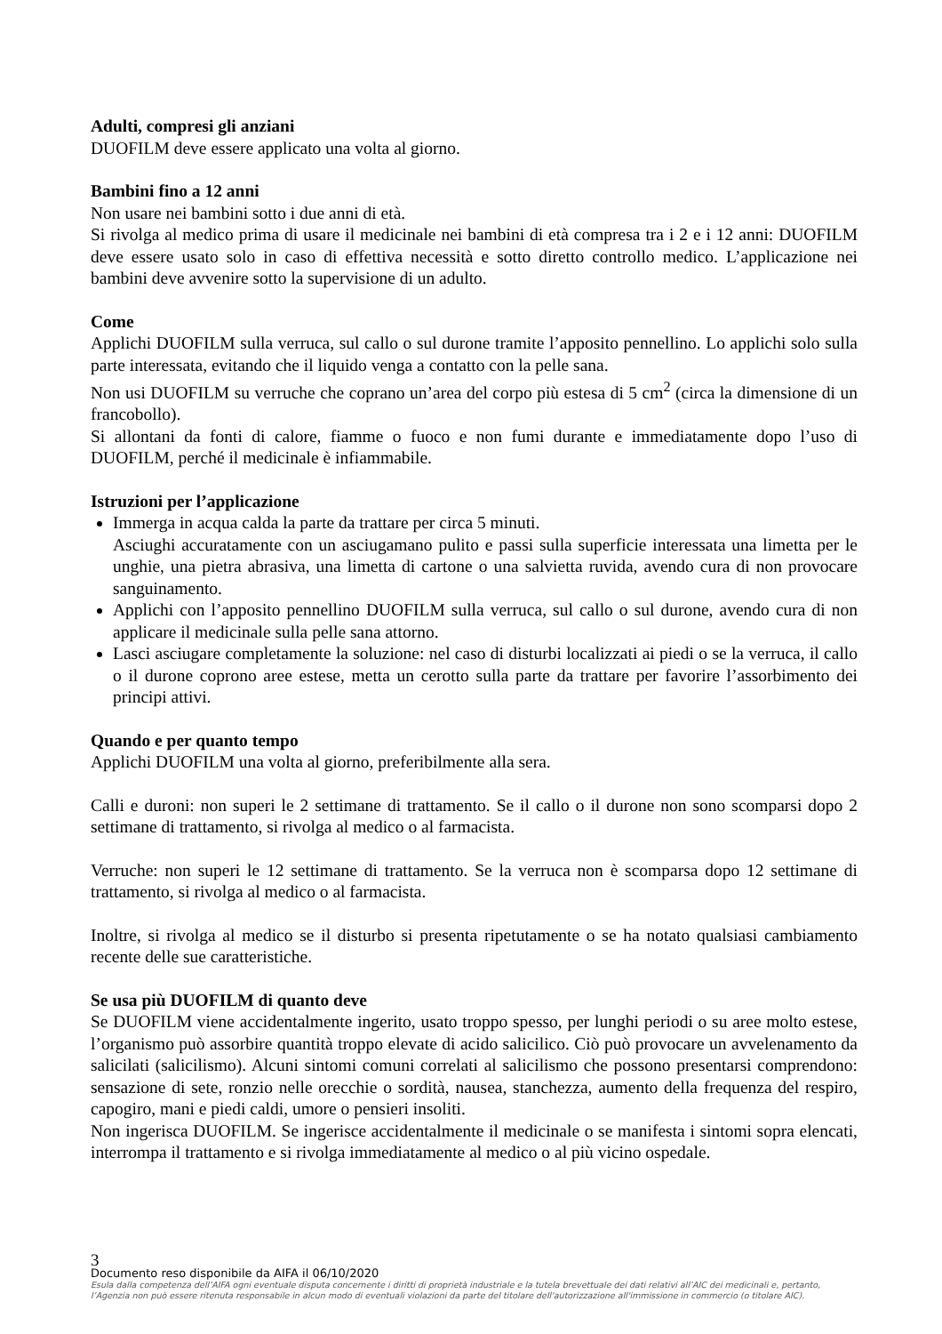Adulti, compresi gli anziani
DUOFILM deve essere applicato una volta al giorno.
Bambini fino a 12 anni
Non usare nei bambini sotto i due anni di età.
Si rivolga al medico prima di usare il medicinale nei bambini di età compresa tra i 2 e i 12 anni: DUOFILM deve essere usato solo in caso di effettiva necessità e sotto diretto controllo medico. L’applicazione nei bambini deve avvenire sotto la supervisione di un adulto.
Come
Applichi DUOFILM sulla verruca, sul callo o sul durone tramite l’apposito pennellino. Lo applichi solo sulla parte interessata, evitando che il liquido venga a contatto con la pelle sana.
Non usi DUOFILM su verruche che coprano un’area del corpo più estesa di 5 cm<sup>2</sup> (circa la dimensione di un francobollo).
Si allontani da fonti di calore, fiamme o fuoco e non fumi durante e immediatamente dopo l’uso di DUOFILM, perché il medicinale è infiammabile.
Istruzioni per l’applicazione
Immerga in acqua calda la parte da trattare per circa 5 minuti.
Asciughi accuratamente con un asciugamano pulito e passi sulla superficie interessata una limetta per le unghie, una pietra abrasiva, una limetta di cartone o una salvietta ruvida, avendo cura di non provocare sanguinamento.
Applichi con l’apposito pennellino DUOFILM sulla verruca, sul callo o sul durone, avendo cura di non applicare il medicinale sulla pelle sana attorno.
Lasci asciugare completamente la soluzione: nel caso di disturbi localizzati ai piedi o se la verruca, il callo o il durone coprono aree estese, metta un cerotto sulla parte da trattare per favorire l’assorbimento dei principi attivi.
Quando e per quanto tempo
Applichi DUOFILM una volta al giorno, preferibilmente alla sera.
Calli e duroni: non superi le 2 settimane di trattamento. Se il callo o il durone non sono scomparsi dopo 2 settimane di trattamento, si rivolga al medico o al farmacista.
Verruche: non superi le 12 settimane di trattamento. Se la verruca non è scomparsa dopo 12 settimane di trattamento, si rivolga al medico o al farmacista.
Inoltre, si rivolga al medico se il disturbo si presenta ripetutamente o se ha notato qualsiasi cambiamento recente delle sue caratteristiche.
Se usa più DUOFILM di quanto deve
Se DUOFILM viene accidentalmente ingerito, usato troppo spesso, per lunghi periodi o su aree molto estese, l’organismo può assorbire quantità troppo elevate di acido salicilico. Ciò può provocare un avvelenamento da salicilati (salicilismo). Alcuni sintomi comuni correlati al salicilismo che possono presentarsi comprendono: sensazione di sete, ronzio nelle orecchie o sordità, nausea, stanchezza, aumento della frequenza del respiro, capogiro, mani e piedi caldi, umore o pensieri insoliti.
Non ingerisca DUOFILM. Se ingerisce accidentalmente il medicinale o se manifesta i sintomi sopra elencati, interrompa il trattamento e si rivolga immediatamente al medico o al più vicino ospedale.
3
Documento reso disponibile da AIFA il 06/10/2020
Esula dalla competenza dell’AIFA ogni eventuale disputa concernente i diritti di proprietà industriale e la tutela brevettuale dei dati relativi all’AIC dei medicinali e, pertanto, l’Agenzia non può essere ritenuta responsabile in alcun modo di eventuali violazioni da parte del titolare dell'autorizzazione all'immissione in commercio (o titolare AIC).